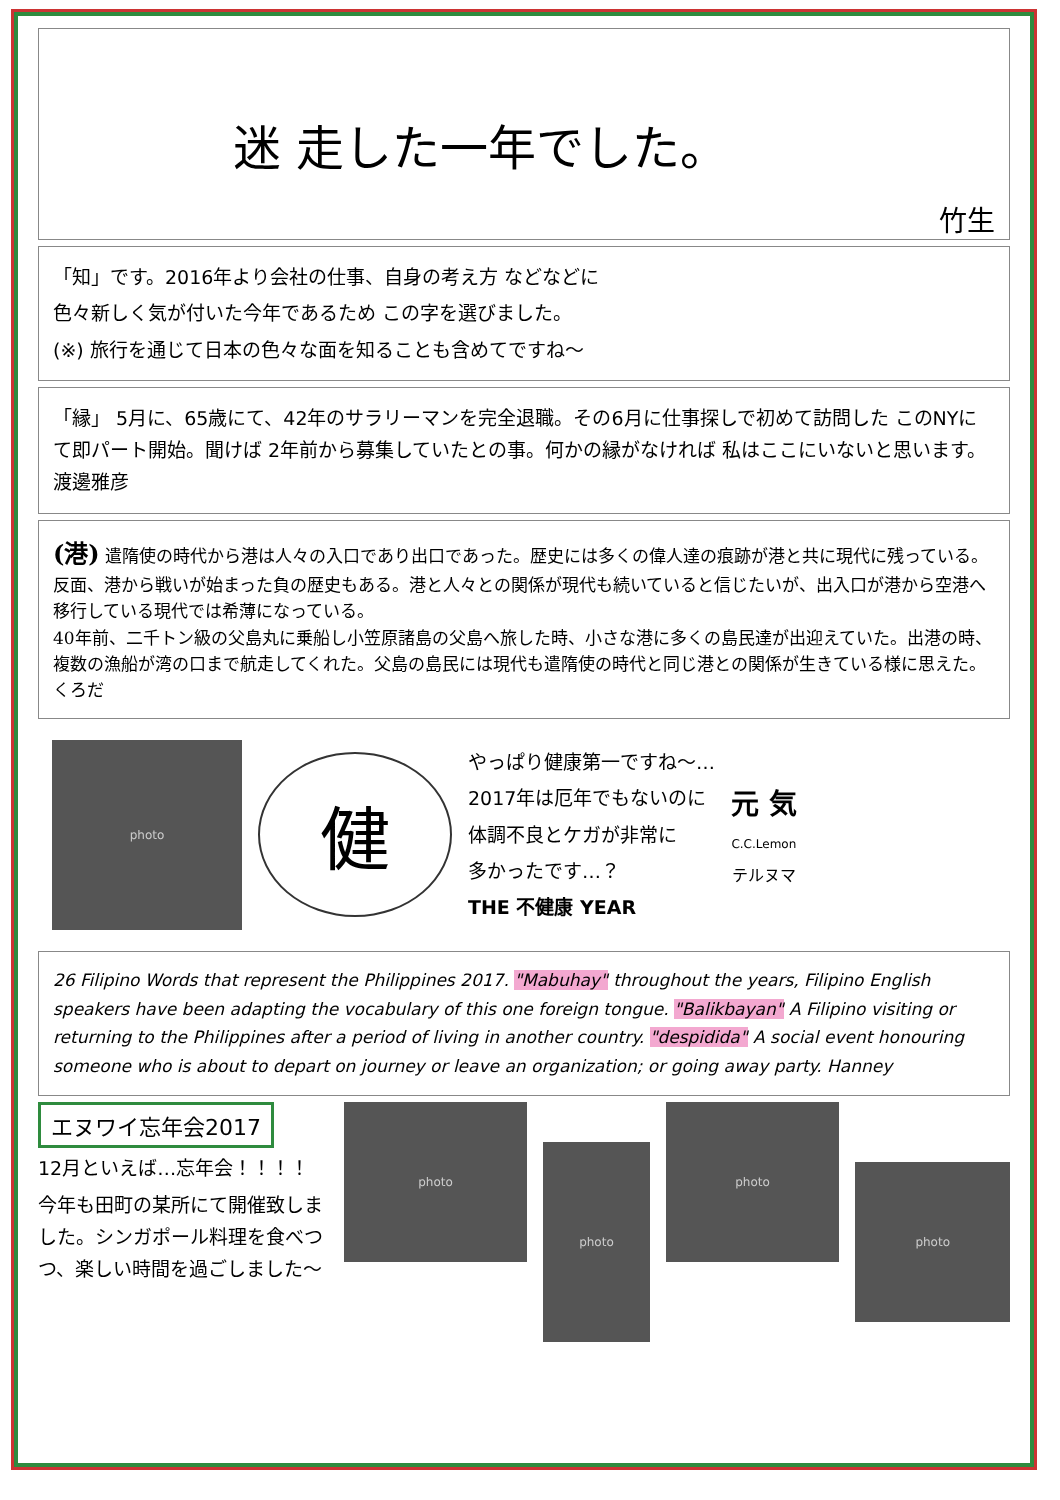迷 走した一年でした。
竹生
「知」です。2016年より会社の仕事、自身の考え方 などなどに
色々新しく気が付いた今年であるため この字を選びました。
(※) 旅行を通じて日本の色々な面を知ることも含めてですね〜
「縁」 5月に、65歳にて、42年のサラリーマンを完全退職。その6月に仕事探しで初めて訪問した このNYにて即パート開始。聞けば 2年前から募集していたとの事。何かの縁がなければ 私はここにいないと思います。 渡邊雅彦
(港) 遣隋使の時代から港は人々の入口であり出口であった。歴史には多くの偉人達の痕跡が港と共に現代に残っている。反面、港から戦いが始まった負の歴史もある。港と人々との関係が現代も続いていると信じたいが、出入口が港から空港へ移行している現代では希薄になっている。
40年前、二千トン級の父島丸に乗船し小笠原諸島の父島へ旅した時、小さな港に多くの島民達が出迎えていた。出港の時、複数の漁船が湾の口まで航走してくれた。父島の島民には現代も遣隋使の時代と同じ港との関係が生きている様に思えた。くろだ
photo
健
やっぱり健康第一ですね〜…
2017年は厄年でもないのに
体調不良とケガが非常に
多かったです…？
THE 不健康 YEAR
元 気
C.C.Lemon
テルヌマ
26 Filipino Words that represent the Philippines 2017. "Mabuhay" throughout the years, Filipino English speakers have been adapting the vocabulary of this one foreign tongue. "Balikbayan" A Filipino visiting or returning to the Philippines after a period of living in another country. "despidida" A social event honouring someone who is about to depart on journey or leave an organization; or going away party. Hanney
エヌワイ忘年会2017
12月といえば…忘年会！！！！
今年も田町の某所にて開催致しました。シンガポール料理を食べつつ、楽しい時間を過ごしました〜
photo
photo
photo
photo